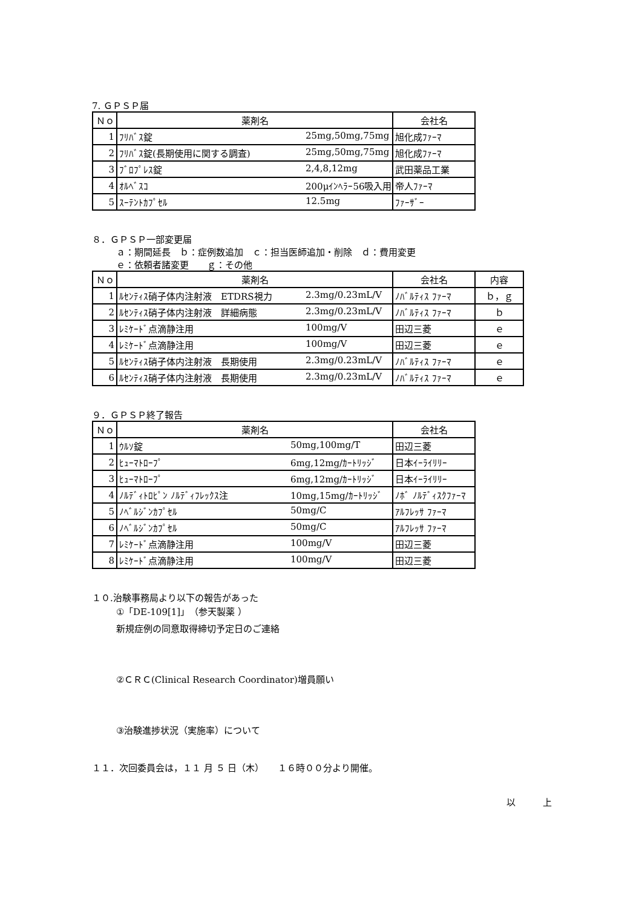7. ＧＰＳＰ届
| Ｎｏ | 薬剤名 | 会社名 |
| --- | --- | --- |
| 1 | ﾌﾘﾊﾞｽ錠 25mg,50mg,75mg | 旭化成ﾌｧｰﾏ |
| 2 | ﾌﾘﾊﾞｽ錠(長期使用に関する調査) 25mg,50mg,75mg | 旭化成ﾌｧｰﾏ |
| 3 | ﾌﾞﾛﾌﾟﾚｽ錠 2,4,8,12mg | 武田薬品工業 |
| 4 | ｵﾙﾍﾞｽｺ 200μｲﾝﾍﾗｰ56吸入用 | 帝人ﾌｧｰﾏ |
| 5 | ｽｰﾃﾝﾄｶﾌﾟｾﾙ 12.5mg | ﾌｧｰｻﾞｰ |
８．ＧＰＳＰ一部変更届
ａ：期間延長　ｂ：症例数追加　ｃ：担当医師追加・削除　ｄ：費用変更
ｅ：依頼者諸変更　　ｇ：その他
| Ｎｏ | 薬剤名 | 会社名 | 内容 |
| --- | --- | --- | --- |
| 1 | ﾙｾﾝﾃｨｽ硝子体内注射液 ETDRS視力 2.3mg/0.23mL/V | ﾉﾊﾞﾙﾃｨｽ ﾌｧｰﾏ | ｂ，ｇ |
| 2 | ﾙｾﾝﾃｨｽ硝子体内注射液 詳細病態 2.3mg/0.23mL/V | ﾉﾊﾞﾙﾃｨｽ ﾌｧｰﾏ | ｂ |
| 3 | ﾚﾐｹｰﾄﾞ点滴静注用 100mg/V | 田辺三菱 | ｅ |
| 4 | ﾚﾐｹｰﾄﾞ点滴静注用 100mg/V | 田辺三菱 | ｅ |
| 5 | ﾙｾﾝﾃｨｽ硝子体内注射液 長期使用 2.3mg/0.23mL/V | ﾉﾊﾞﾙﾃｨｽ ﾌｧｰﾏ | ｅ |
| 6 | ﾙｾﾝﾃｨｽ硝子体内注射液 長期使用 2.3mg/0.23mL/V | ﾉﾊﾞﾙﾃｨｽ ﾌｧｰﾏ | ｅ |
９．ＧＰＳＰ終了報告
| Ｎｏ | 薬剤名 | 会社名 |
| --- | --- | --- |
| 1 | ｳﾙｿ錠 50mg,100mg/T | 田辺三菱 |
| 2 | ﾋｭｰﾏﾄﾛｰﾌﾟ 6mg,12mg/ｶｰﾄﾘｯｼﾞ | 日本ｲｰﾗｲﾘﾘｰ |
| 3 | ﾋｭｰﾏﾄﾛｰﾌﾟ 6mg,12mg/ｶｰﾄﾘｯｼﾞ | 日本ｲｰﾗｲﾘﾘｰ |
| 4 | ﾉﾙﾃﾞｨﾄﾛﾋﾟﾝ ﾉﾙﾃﾞｨﾌﾚｯｸｽ注 10mg,15mg/ｶｰﾄﾘｯｼﾞ | ﾉﾎﾞ ﾉﾙﾃﾞｨｽｸﾌｧｰﾏ |
| 5 | ﾉﾍﾞﾙｼﾞﾝｶﾌﾟｾﾙ 50mg/C | ｱﾙﾌﾚｯｻ ﾌｧｰﾏ |
| 6 | ﾉﾍﾞﾙｼﾞﾝｶﾌﾟｾﾙ 50mg/C | ｱﾙﾌﾚｯｻ ﾌｧｰﾏ |
| 7 | ﾚﾐｹｰﾄﾞ点滴静注用 100mg/V | 田辺三菱 |
| 8 | ﾚﾐｹｰﾄﾞ点滴静注用 100mg/V | 田辺三菱 |
１０.治験事務局より以下の報告があった
①「DE-109[1]」（参天製薬 ）
新規症例の同意取得締切予定日のご連絡
②ＣＲＣ(Clinical Research Coordinator)増員願い
③治験進捗状況（実施率）について
１１．次回委員会は，１１ 月 ５ 日（木）　　１６時００分より開催。
以　　　上